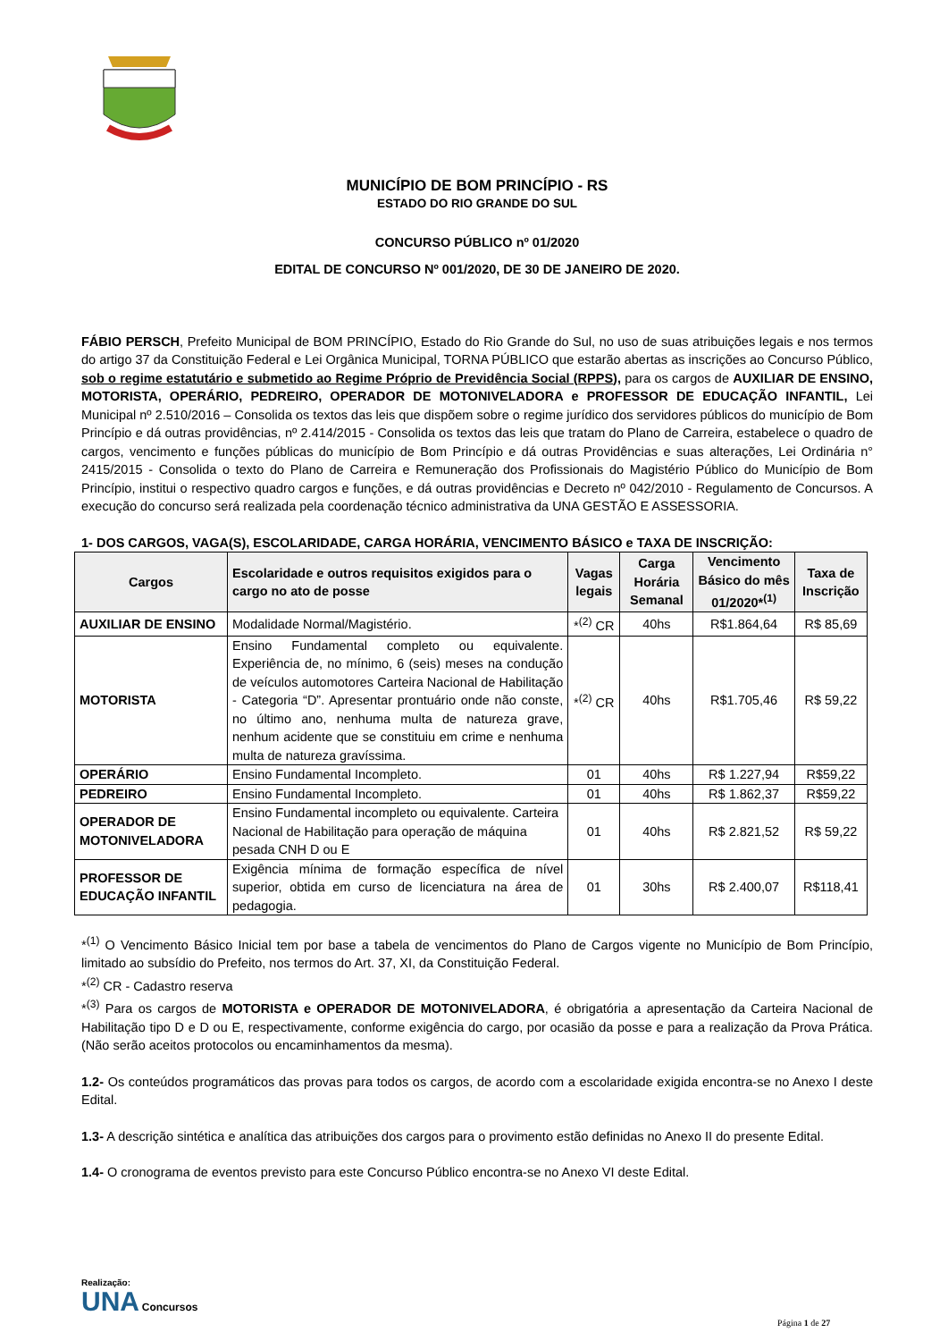MUNICÍPIO DE BOM PRINCÍPIO - RS
ESTADO DO RIO GRANDE DO SUL
CONCURSO PÚBLICO nº 01/2020
EDITAL DE CONCURSO Nº 001/2020, DE 30 DE JANEIRO DE 2020.
FÁBIO PERSCH, Prefeito Municipal de BOM PRINCÍPIO, Estado do Rio Grande do Sul, no uso de suas atribuições legais e nos termos do artigo 37 da Constituição Federal e Lei Orgânica Municipal, TORNA PÚBLICO que estarão abertas as inscrições ao Concurso Público, sob o regime estatutário e submetido ao Regime Próprio de Previdência Social (RPPS), para os cargos de AUXILIAR DE ENSINO, MOTORISTA, OPERÁRIO, PEDREIRO, OPERADOR DE MOTONIVELADORA e PROFESSOR DE EDUCAÇÃO INFANTIL, Lei Municipal nº 2.510/2016 – Consolida os textos das leis que dispõem sobre o regime jurídico dos servidores públicos do município de Bom Princípio e dá outras providências, nº 2.414/2015 - Consolida os textos das leis que tratam do Plano de Carreira, estabelece o quadro de cargos, vencimento e funções públicas do município de Bom Princípio e dá outras Providências e suas alterações, Lei Ordinária n° 2415/2015 - Consolida o texto do Plano de Carreira e Remuneração dos Profissionais do Magistério Público do Município de Bom Princípio, institui o respectivo quadro cargos e funções, e dá outras providências e Decreto nº 042/2010 - Regulamento de Concursos. A execução do concurso será realizada pela coordenação técnico administrativa da UNA GESTÃO E ASSESSORIA.
1- DOS CARGOS, VAGA(S), ESCOLARIDADE, CARGA HORÁRIA, VENCIMENTO BÁSICO e TAXA DE INSCRIÇÃO:
| Cargos | Escolaridade e outros requisitos exigidos para o cargo no ato de posse | Vagas legais | Carga Horária Semanal | Vencimento Básico do mês 01/2020*<sup>(1)</sup> | Taxa de Inscrição |
| --- | --- | --- | --- | --- | --- |
| AUXILIAR DE ENSINO | Modalidade Normal/Magistério. | *<sup>(2)</sup> CR | 40hs | R$1.864,64 | R$ 85,69 |
| MOTORISTA | Ensino Fundamental completo ou equivalente. Experiência de, no mínimo, 6 (seis) meses na condução de veículos automotores Carteira Nacional de Habilitação - Categoria “D”. Apresentar prontuário onde não conste, no último ano, nenhuma multa de natureza grave, nenhum acidente que se constituiu em crime e nenhuma multa de natureza gravíssima. | *<sup>(2)</sup> CR | 40hs | R$1.705,46 | R$ 59,22 |
| OPERÁRIO | Ensino Fundamental Incompleto. | 01 | 40hs | R$ 1.227,94 | R$59,22 |
| PEDREIRO | Ensino Fundamental Incompleto. | 01 | 40hs | R$ 1.862,37 | R$59,22 |
| OPERADOR DE MOTONIVELADORA | Ensino Fundamental incompleto ou equivalente. Carteira Nacional de Habilitação para operação de máquina pesada CNH D ou E | 01 | 40hs | R$ 2.821,52 | R$ 59,22 |
| PROFESSOR DE EDUCAÇÃO INFANTIL | Exigência mínima de formação específica de nível superior, obtida em curso de licenciatura na área de pedagogia. | 01 | 30hs | R$ 2.400,07 | R$118,41 |
*<sup>(1)</sup> O Vencimento Básico Inicial tem por base a tabela de vencimentos do Plano de Cargos vigente no Município de Bom Princípio, limitado ao subsídio do Prefeito, nos termos do Art. 37, XI, da Constituição Federal.
*<sup>(2)</sup> CR - Cadastro reserva
*<sup>(3)</sup> Para os cargos de MOTORISTA e OPERADOR DE MOTONIVELADORA, é obrigatória a apresentação da Carteira Nacional de Habilitação tipo D e D ou E, respectivamente, conforme exigência do cargo, por ocasião da posse e para a realização da Prova Prática. (Não serão aceitos protocolos ou encaminhamentos da mesma).
1.2- Os conteúdos programáticos das provas para todos os cargos, de acordo com a escolaridade exigida encontra-se no Anexo I deste Edital.
1.3- A descrição sintética e analítica das atribuições dos cargos para o provimento estão definidas no Anexo II do presente Edital.
1.4- O cronograma de eventos previsto para este Concurso Público encontra-se no Anexo VI deste Edital.
Realização:
UNA Concursos
Página 1 de 27